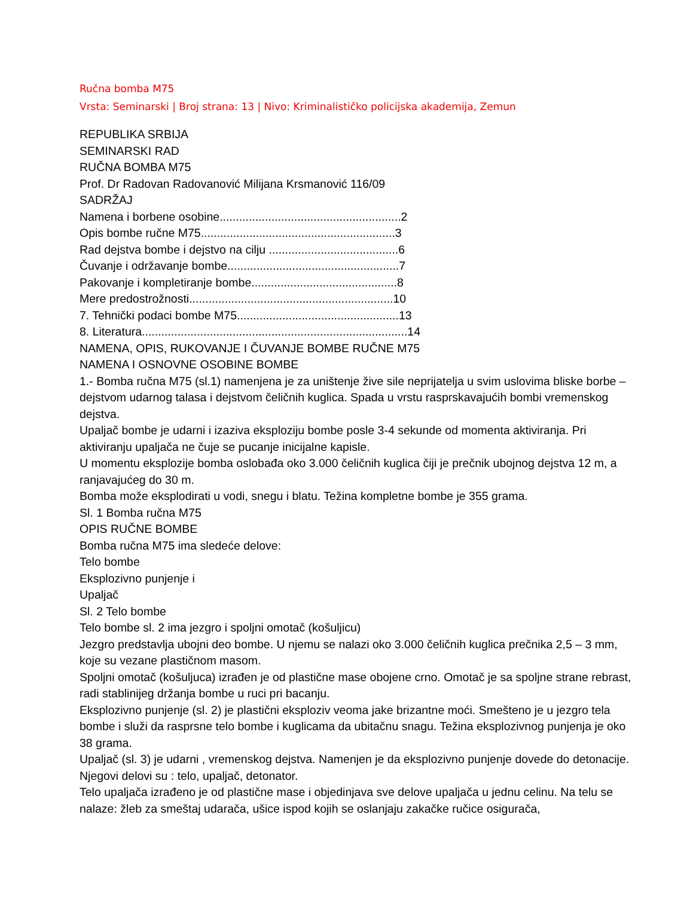Ručna bomba M75
Vrsta: Seminarski | Broj strana: 13 | Nivo: Kriminalističko policijska akademija, Zemun
REPUBLIKA SRBIJA
SEMINARSKI RAD
RUČNA BOMBA M75
Prof. Dr Radovan Radovanović Milijana Krsmanović 116/09
SADRŽAJ
Namena i borbene osobine........................................................2
Opis bombe ručne M75............................................................3
Rad dejstva bombe i dejstvo na cilju ........................................6
Čuvanje i održavanje bombe.....................................................7
Pakovanje i kompletiranje bombe.............................................8
Mere predostrožnosti...............................................................10
7. Tehnički podaci bombe M75..................................................13
8. Literatura..................................................................................14
NAMENA, OPIS, RUKOVANJE I ČUVANJE BOMBE RUČNE M75
NAMENA I OSNOVNE OSOBINE BOMBE
1.- Bomba ručna M75 (sl.1) namenjena je za uništenje žive sile neprijatelja u svim uslovima bliske borbe – dejstvom udarnog talasa i dejstvom čeličnih kuglica. Spada u vrstu rasprskavajućih bombi vremenskog dejstva.
Upaljač bombe je udarni i izaziva eksploziju bombe posle 3-4 sekunde od momenta aktiviranja. Pri aktiviranju upaljača ne čuje se pucanje inicijalne kapisle.
U momentu eksplozije bomba oslobađa oko 3.000 čeličnih kuglica čiji je prečnik ubojnog dejstva 12 m, a ranjavajućeg do 30 m.
Bomba može eksplodirati u vodi, snegu i blatu. Težina kompletne bombe je 355 grama.
Sl. 1 Bomba ručna M75
OPIS RUČNE BOMBE
Bomba ručna M75 ima sledeće delove:
Telo bombe
Eksplozivno punjenje i
Upaljač
Sl. 2 Telo bombe
Telo bombe sl. 2 ima jezgro i spoljni omotač (košuljicu)
Jezgro predstavlja ubojni deo bombe. U njemu se nalazi oko 3.000 čeličnih kuglica prečnika 2,5 – 3 mm, koje su vezane plastičnom masom.
Spoljni omotač (košuljuca) izrađen je od plastične mase obojene crno. Omotač je sa spoljne strane rebrast, radi stablinijeg držanja bombe u ruci pri bacanju.
Eksplozivno punjenje (sl. 2) je plastični eksploziv veoma jake brizantne moći. Smešteno je u jezgro tela bombe i služi da rasprsne telo bombe i kuglicama da ubitačnu snagu. Težina eksplozivnog punjenja je oko 38 grama.
Upaljač (sl. 3) je udarni , vremenskog dejstva. Namenjen je da eksplozivno punjenje dovede do detonacije. Njegovi delovi su : telo, upaljač, detonator.
Telo upaljača izrađeno je od plastične mase i objedinjava sve delove upaljača u jednu celinu. Na telu se nalaze: žleb za smeštaj udarača, ušice ispod kojih se oslanjaju zakačke ručice osigurača,